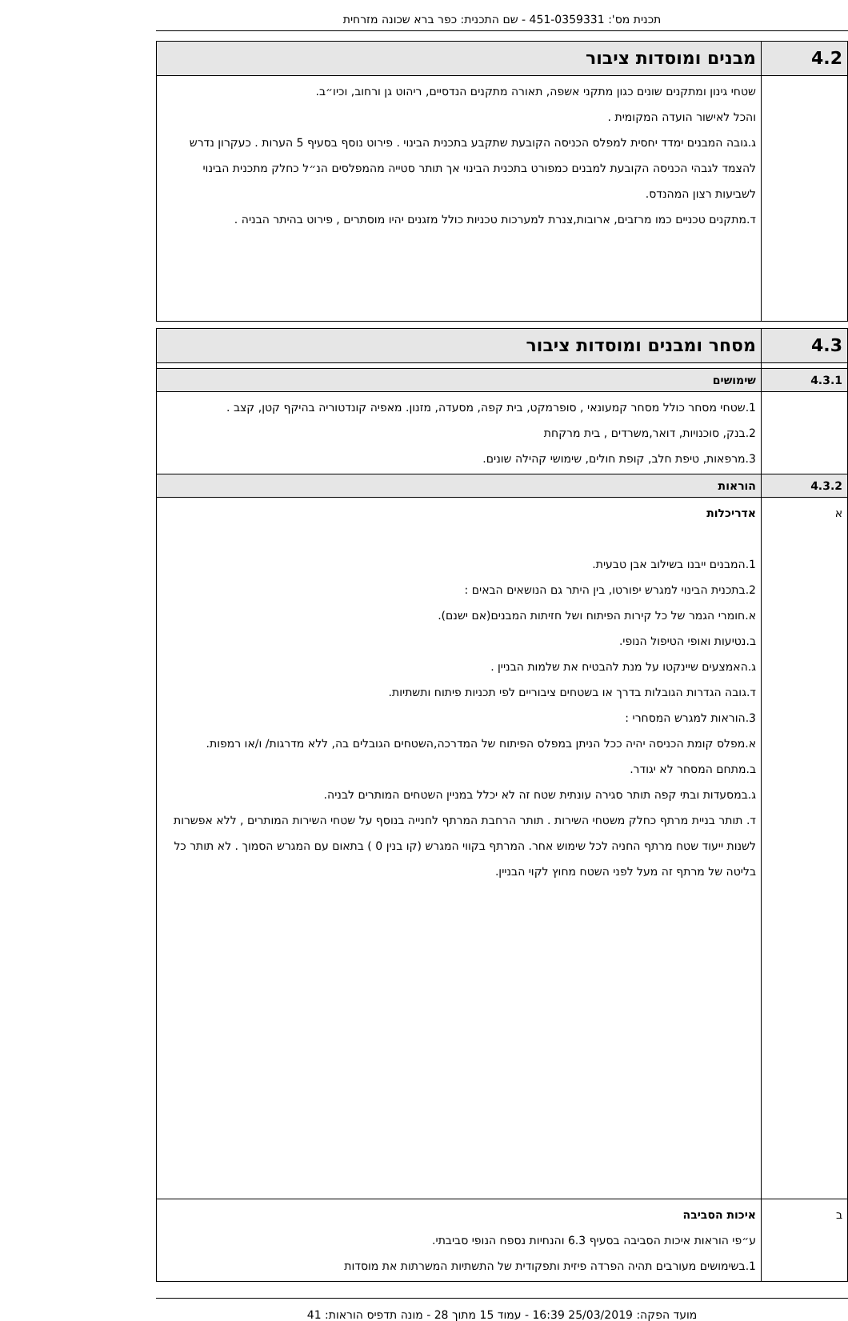תכנית מס': 451-0359331 - שם התכנית: כפר ברא שכונה מזרחית
| 4.2 | מבנים ומוסדות ציבור |
| | שטחי גינון ומתקנים שונים כגון מתקני אשפה, תאורה מתקנים הנדסיים, ריהוט גן ורחוב, וכיו״ב. והכל לאישור הועדה המקומית . ג.גובה המבנים ימדד יחסית למפלס הכניסה הקובעת שתקבע בתכנית הבינוי . פירוט נוסף בסעיף 5 הערות . כעקרון נדרש להצמד לגבהי הכניסה הקובעת למבנים כמפורט בתכנית הבינוי אך תותר סטייה מהמפלסים הנ״ל כחלק מתכנית הבינוי לשביעות רצון המהנדס. ד.מתקנים טכניים כמו מרזבים, ארובות,צנרת למערכות טכניות כולל מזגנים יהיו מוסתרים , פירוט בהיתר הבניה . |
| 4.3 | מסחר ומבנים ומוסדות ציבור |
| 4.3.1 | שימושים |
| | 1.שטחי מסחר כולל מסחר קמעונאי , סופרמקט, בית קפה, מסעדה, מזנון. מאפיה קונדטוריה בהיקף קטן, קצב . 2.בנק, סוכנויות, דואר,משרדים , בית מרקחת 3.מרפאות, טיפת חלב, קופת חולים, שימושי קהילה שונים. |
| 4.3.2 | הוראות |
| א | אדריכלות 1.המבנים ייבנו בשילוב אבן טבעית. 2.בתכנית הבינוי למגרש יפורטו, בין היתר גם הנושאים הבאים : א.חומרי הגמר של כל קירות הפיתוח ושל חזיתות המבנים(אם ישנם). ב.נטיעות ואופי הטיפול הנופי. ג.האמצעים שיינקטו על מנת להבטיח את שלמות הבניין . ד.גובה הגדרות הגובלות בדרך או בשטחים ציבוריים לפי תכניות פיתוח ותשתיות. 3.הוראות למגרש המסחרי : א.מפלס קומת הכניסה יהיה ככל הניתן במפלס הפיתוח של המדרכה,השטחים הגובלים בה, ללא מדרגות/ ו/או רמפות. ב.מתחם המסחר לא יגודר. ג.במסעדות ובתי קפה תותר סגירה עונתית שטח זה לא יכלל במניין השטחים המותרים לבניה. ד. תותר בניית מרתף כחלק משטחי השירות . תותר הרחבת המרתף לחנייה בנוסף על שטחי השירות המותרים , ללא אפשרות לשנות ייעוד שטח מרתף החניה לכל שימוש אחר. המרתף בקווי המגרש (קו בנין 0 ) בתאום עם המגרש הסמוך . לא תותר כל בליטה של מרתף זה מעל לפני השטח מחוץ לקוי הבניין. |
| ב | איכות הסביבה ע״פי הוראות איכות הסביבה בסעיף 6.3 והנחיות נספח הנופי סביבתי. 1.בשימושים מעורבים תהיה הפרדה פיזית ותפקודית של התשתיות המשרתות את מוסדות |
מועד הפקה: 25/03/2019 16:39 - עמוד 15 מתוך 28 - מונה תדפיס הוראות: 41